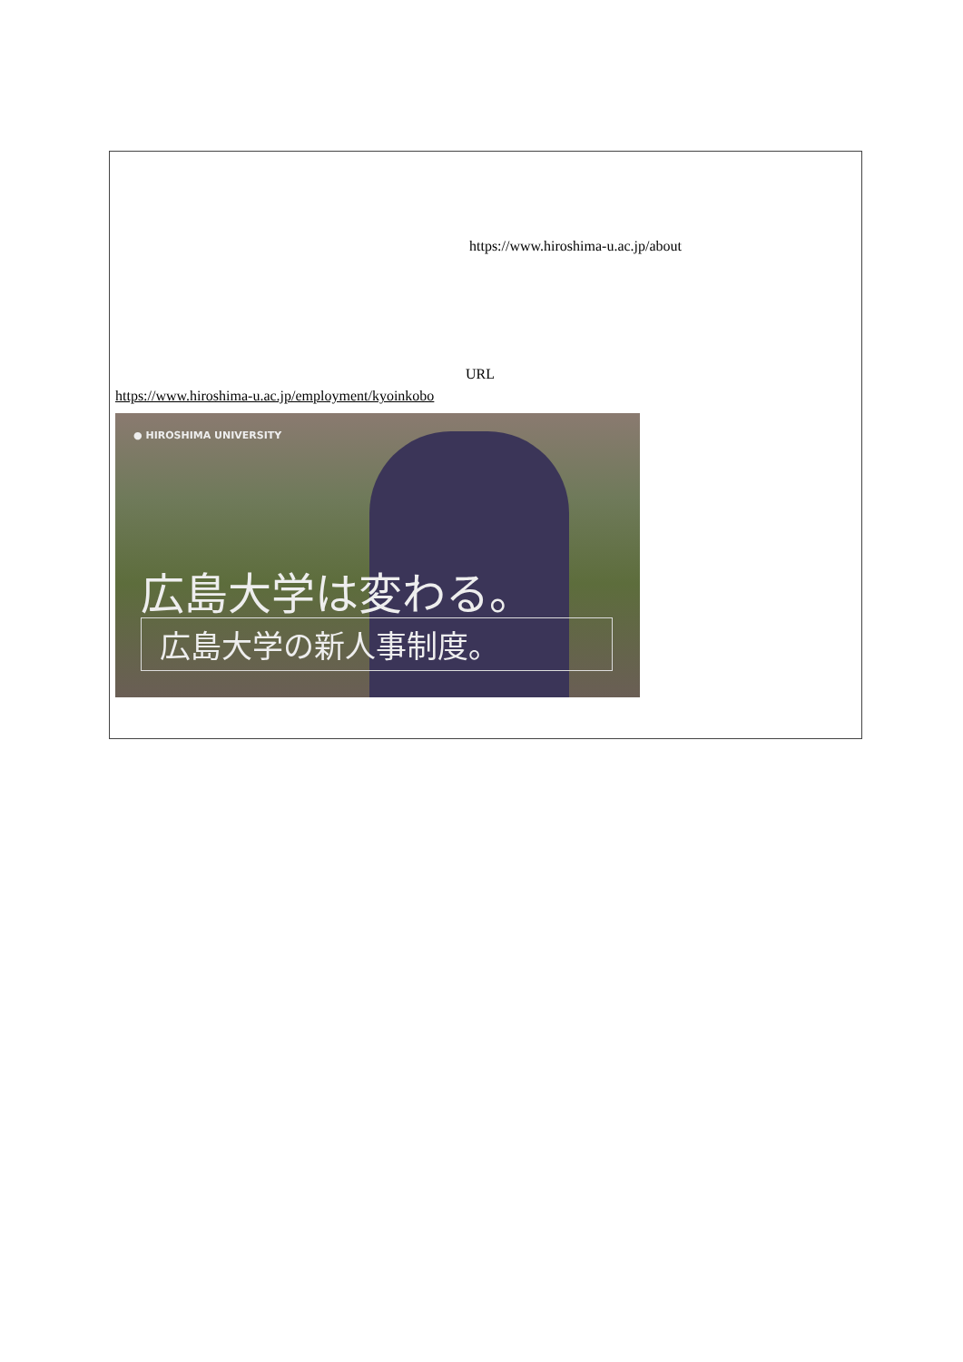https://www.hiroshima-u.ac.jp/about
URL
https://www.hiroshima-u.ac.jp/employment/kyoinkobo
● HIROSHIMA UNIVERSITY
広島大学は変わる。
広島大学の新人事制度。